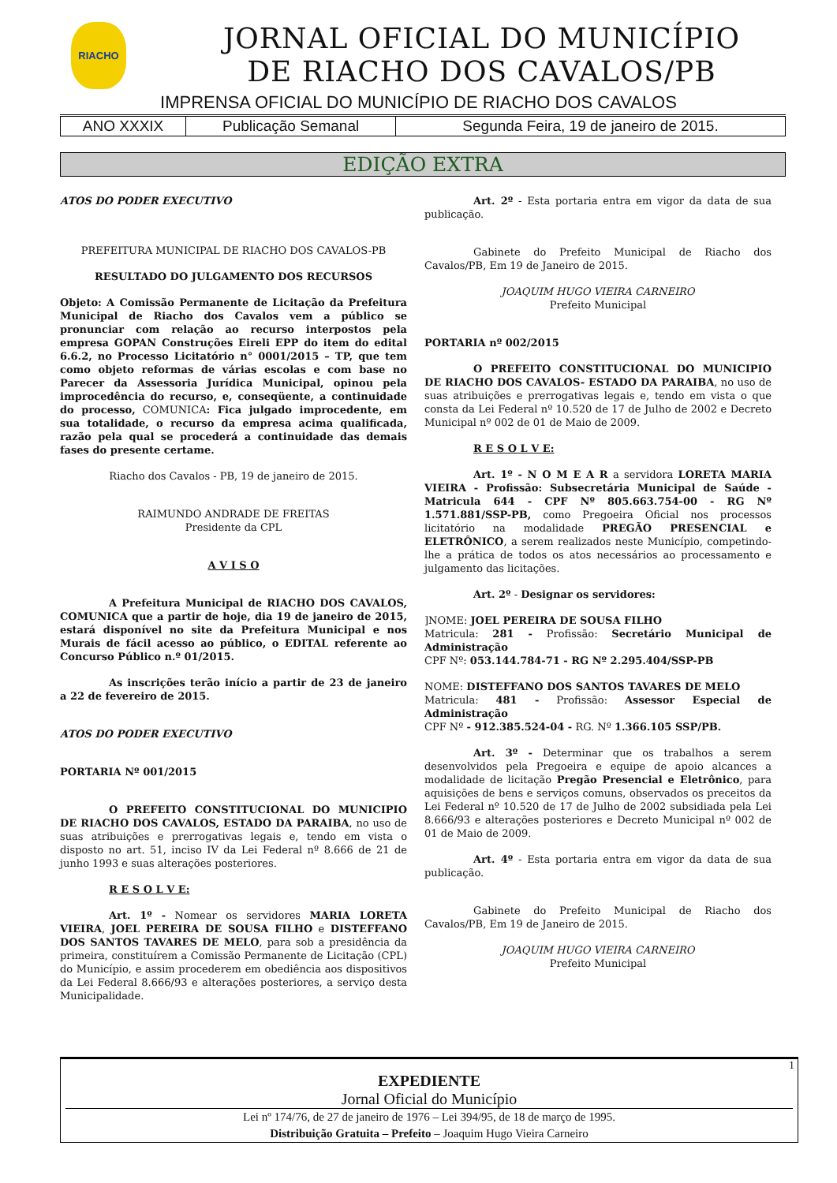RIACHO
JORNAL OFICIAL DO MUNICÍPIO
DE RIACHO DOS CAVALOS/PB
IMPRENSA OFICIAL DO MUNICÍPIO DE RIACHO DOS CAVALOS
| ANO XXXIX | Publicação Semanal | Segunda Feira, 19 de janeiro de 2015. |
EDIÇÃO EXTRA
ATOS DO PODER EXECUTIVO
PREFEITURA MUNICIPAL DE RIACHO DOS CAVALOS-PB
RESULTADO DO JULGAMENTO DOS RECURSOS
Objeto: A Comissão Permanente de Licitação da Prefeitura Municipal de Riacho dos Cavalos vem a público se pronunciar com relação ao recurso interpostos pela empresa GOPAN Construções Eireli EPP do item do edital 6.6.2, no Processo Licitatório n° 0001/2015 – TP, que tem como objeto reformas de várias escolas e com base no Parecer da Assessoria Jurídica Municipal, opinou pela improcedência do recurso, e, conseqüente, a continuidade do processo, COMUNICA: Fica julgado improcedente, em sua totalidade, o recurso da empresa acima qualificada, razão pela qual se procederá a continuidade das demais fases do presente certame.
Riacho dos Cavalos - PB, 19 de janeiro de 2015.
RAIMUNDO ANDRADE DE FREITAS
Presidente da CPL
A V I S O
A Prefeitura Municipal de RIACHO DOS CAVALOS, COMUNICA que a partir de hoje, dia 19 de janeiro de 2015, estará disponível no site da Prefeitura Municipal e nos Murais de fácil acesso ao público, o EDITAL referente ao Concurso Público n.º 01/2015.
As inscrições terão início a partir de 23 de janeiro a 22 de fevereiro de 2015.
ATOS DO PODER EXECUTIVO
PORTARIA Nº 001/2015
O PREFEITO CONSTITUCIONAL DO MUNICIPIO DE RIACHO DOS CAVALOS, ESTADO DA PARAIBA, no uso de suas atribuições e prerrogativas legais e, tendo em vista o disposto no art. 51, inciso IV da Lei Federal nº 8.666 de 21 de junho 1993 e suas alterações posteriores.
R E S O L V E:
Art. 1º - Nomear os servidores MARIA LORETA VIEIRA, JOEL PEREIRA DE SOUSA FILHO e DISTEFFANO DOS SANTOS TAVARES DE MELO, para sob a presidência da primeira, constituírem a Comissão Permanente de Licitação (CPL) do Município, e assim procederem em obediência aos dispositivos da Lei Federal 8.666/93 e alterações posteriores, a serviço desta Municipalidade.
Art. 2º - Esta portaria entra em vigor da data de sua publicação.
Gabinete do Prefeito Municipal de Riacho dos Cavalos/PB, Em 19 de Janeiro de 2015.
JOAQUIM HUGO VIEIRA CARNEIRO
Prefeito Municipal
PORTARIA nº 002/2015
O PREFEITO CONSTITUCIONAL DO MUNICIPIO DE RIACHO DOS CAVALOS- ESTADO DA PARAIBA, no uso de suas atribuições e prerrogativas legais e, tendo em vista o que consta da Lei Federal nº 10.520 de 17 de Julho de 2002 e Decreto Municipal nº 002 de 01 de Maio de 2009.
R E S O L V E:
Art. 1º - N O M E A R a servidora LORETA MARIA VIEIRA - Profissão: Subsecretária Municipal de Saúde - Matricula 644 - CPF Nº 805.663.754-00 - RG Nº 1.571.881/SSP-PB, como Pregoeira Oficial nos processos licitatório na modalidade PREGÃO PRESENCIAL e ELETRÔNICO, a serem realizados neste Município, competindo-lhe a prática de todos os atos necessários ao processamento e julgamento das licitações.
Art. 2º - Designar os servidores:
]NOME: JOEL PEREIRA DE SOUSA FILHO
Matricula: 281 - Profissão: Secretário Municipal de Administração
CPF Nº: 053.144.784-71 - RG Nº 2.295.404/SSP-PB
NOME: DISTEFFANO DOS SANTOS TAVARES DE MELO
Matricula: 481 - Profissão: Assessor Especial de Administração
CPF Nº - 912.385.524-04 - RG. Nº 1.366.105 SSP/PB.
Art. 3º - Determinar que os trabalhos a serem desenvolvidos pela Pregoeira e equipe de apoio alcances a modalidade de licitação Pregão Presencial e Eletrônico, para aquisições de bens e serviços comuns, observados os preceitos da Lei Federal nº 10.520 de 17 de Julho de 2002 subsidiada pela Lei 8.666/93 e alterações posteriores e Decreto Municipal nº 002 de 01 de Maio de 2009.
Art. 4º - Esta portaria entra em vigor da data de sua publicação.
Gabinete do Prefeito Municipal de Riacho dos Cavalos/PB, Em 19 de Janeiro de 2015.
JOAQUIM HUGO VIEIRA CARNEIRO
Prefeito Municipal
1
EXPEDIENTE
Jornal Oficial do Município
Lei nº 174/76, de 27 de janeiro de 1976 – Lei 394/95, de 18 de março de 1995.
Distribuição Gratuita – Prefeito – Joaquim Hugo Vieira Carneiro